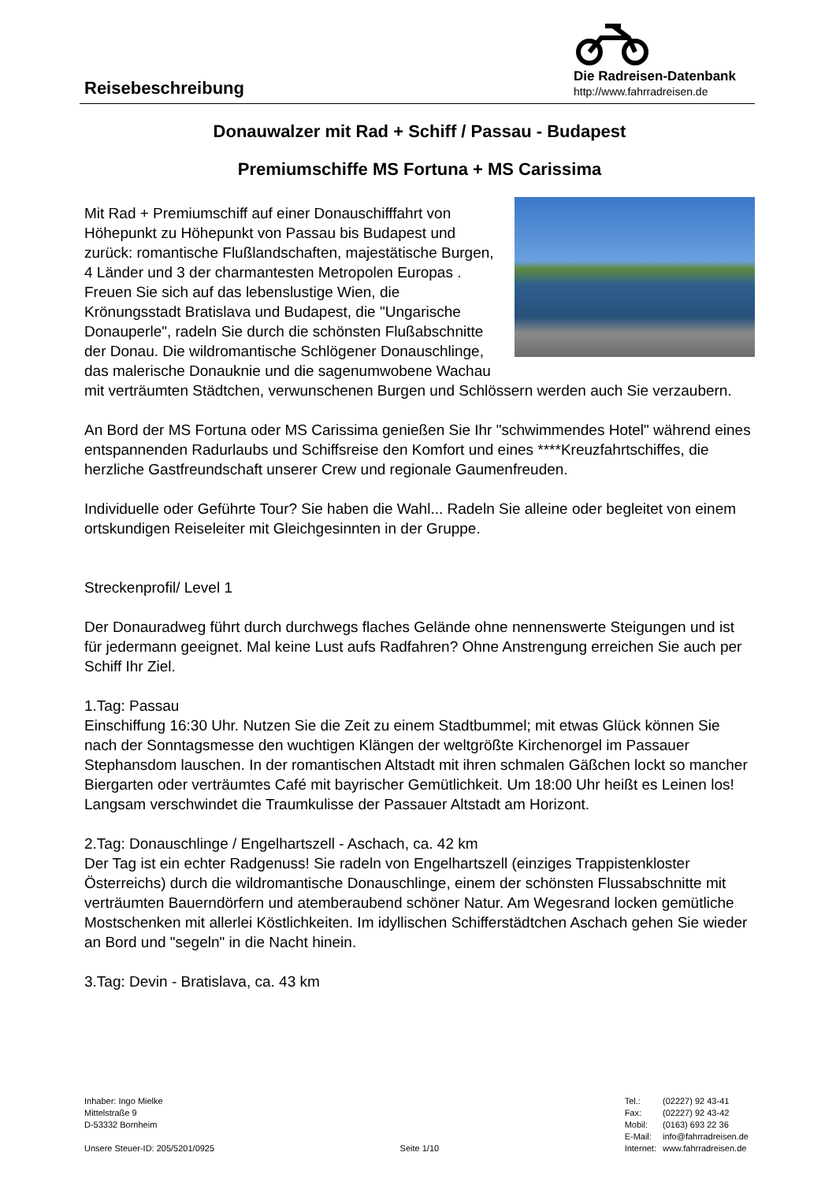Reisebeschreibung
Die Radreisen-Datenbank
http://www.fahrradreisen.de
Donauwalzer mit Rad + Schiff / Passau - Budapest
Premiumschiffe MS Fortuna + MS Carissima
Mit Rad + Premiumschiff auf einer Donauschifffahrt von Höhepunkt zu Höhepunkt von Passau bis Budapest und zurück: romantische Flußlandschaften, majestätische Burgen, 4 Länder und 3 der charmantesten Metropolen Europas .
Freuen Sie sich auf das lebenslustige Wien, die Krönungsstadt Bratislava und Budapest, die "Ungarische Donauperle", radeln Sie durch die schönsten Flußabschnitte der Donau. Die wildromantische Schlögener Donauschlinge, das malerische Donauknie und die sagenumwobene Wachau mit verträumten Städtchen, verwunschenen Burgen und Schlössern werden auch Sie verzaubern.
An Bord der MS Fortuna oder MS Carissima genießen Sie Ihr "schwimmendes Hotel" während eines entspannenden Radurlaubs und Schiffsreise den Komfort und eines ****Kreuzfahrtschiffes, die herzliche Gastfreundschaft unserer Crew und regionale Gaumenfreuden.
Individuelle oder Geführte Tour? Sie haben die Wahl... Radeln Sie alleine oder begleitet von einem ortskundigen Reiseleiter mit Gleichgesinnten in der Gruppe.
Streckenprofil/ Level 1
Der Donauradweg führt durch durchwegs flaches Gelände ohne nennenswerte Steigungen und ist für jedermann geeignet. Mal keine Lust aufs Radfahren? Ohne Anstrengung erreichen Sie auch per Schiff Ihr Ziel.
1.Tag: Passau
Einschiffung 16:30 Uhr. Nutzen Sie die Zeit zu einem Stadtbummel; mit etwas Glück können Sie nach der Sonntagsmesse den wuchtigen Klängen der weltgrößte Kirchenorgel im Passauer Stephansdom lauschen. In der romantischen Altstadt mit ihren schmalen Gäßchen lockt so mancher Biergarten oder verträumtes Café mit bayrischer Gemütlichkeit. Um 18:00 Uhr heißt es Leinen los! Langsam verschwindet die Traumkulisse der Passauer Altstadt am Horizont.
2.Tag: Donauschlinge / Engelhartszell - Aschach, ca. 42 km
Der Tag ist ein echter Radgenuss! Sie radeln von Engelhartszell (einziges Trappistenkloster Österreichs) durch die wildromantische Donauschlinge, einem der schönsten Flussabschnitte mit verträumten Bauerndörfern und atemberaubend schöner Natur. Am Wegesrand locken gemütliche Mostschenken mit allerlei Köstlichkeiten. Im idyllischen Schifferstädtchen Aschach gehen Sie wieder an Bord und "segeln" in die Nacht hinein.
3.Tag: Devin - Bratislava, ca. 43 km
Inhaber: Ingo Mielke
Mittelstraße 9
D-53332 Bornheim
Unsere Steuer-ID: 205/5201/0925
Seite 1/10
| Tel.: | (02227) 92 43-41 |
| Fax: | (02227) 92 43-42 |
| Mobil: | (0163) 693 22 36 |
| E-Mail: | info@fahrradreisen.de |
| Internet: | www.fahrradreisen.de |